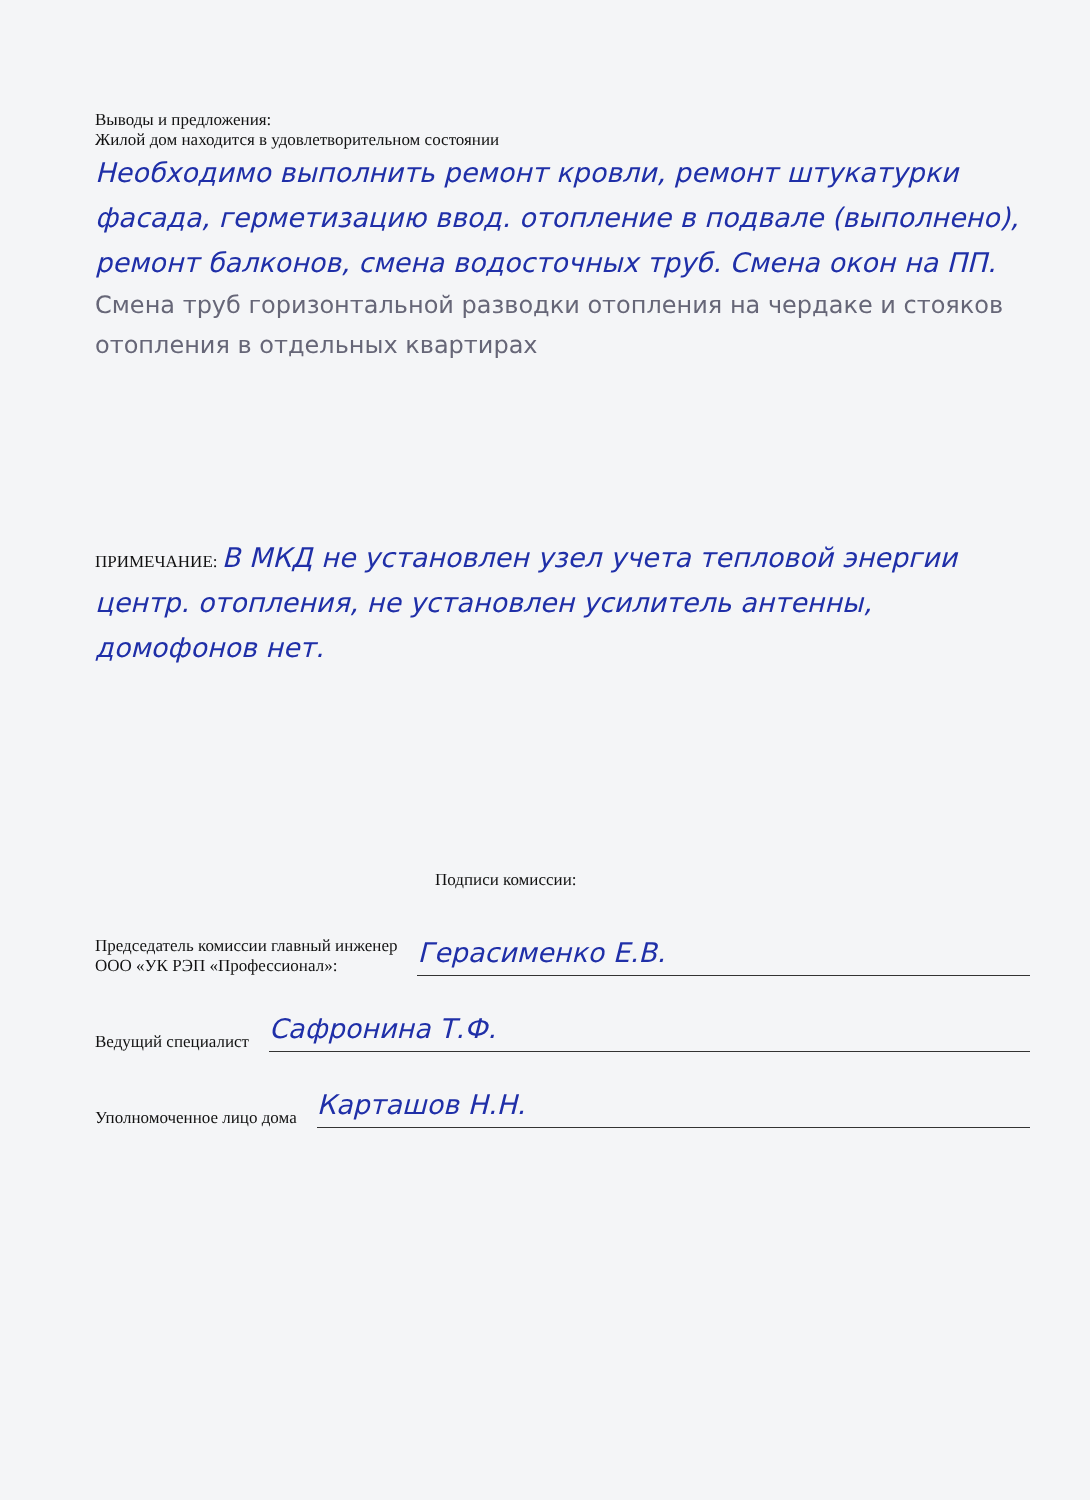Выводы и предложения:
Жилой дом находится в удовлетворительном состоянии
Необходимо выполнить ремонт кровли, ремонт штукатурки фасада, герметизацию ввод. отопление в подвале (выполнено), ремонт балконов, смена водосточных труб. Смена окон на ПП.
Смена труб горизонтальной разводки отопления на чердаке и стояков отопления в отдельных квартирах
ПРИМЕЧАНИЕ: В МКД не установлен узел учета тепловой энергии центр. отопления, не установлен усилитель антенны, домофонов нет.
Подписи комиссии:
Председатель комиссии главный инженер
ООО «УК РЭП «Профессионал»:
Герасименко Е.В.
Ведущий специалист
Сафронина Т.Ф.
Уполномоченное лицо дома
Карташов Н.Н.